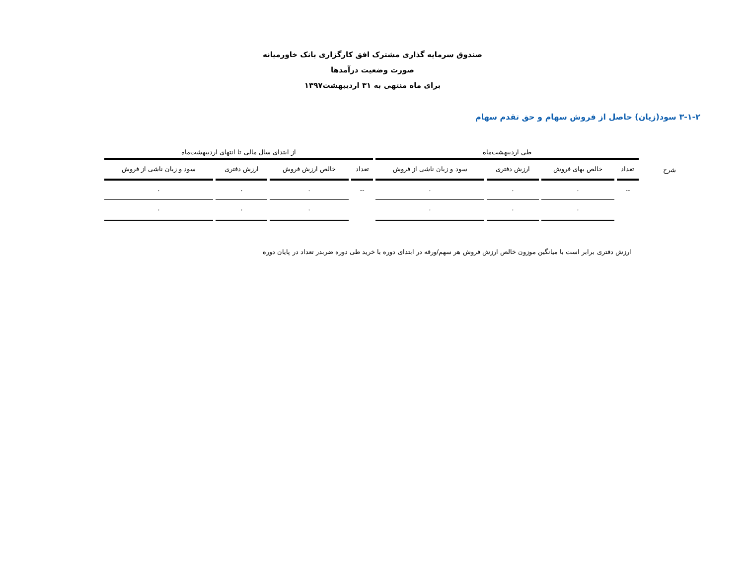صندوق سرمایه گذاری مشترک افق کارگزاری بانک خاورمیانه
صورت وضعیت درآمدها
برای ماه منتهی به ۳۱ اردیبهشت۱۳۹۷
۳-۱-۲ سود(زیان) حاصل از فروش سهام و حق تقدم سهام
| | طی اردیبهشت‌ماه | | | | از ابتدای سال مالی تا انتهای اردیبهشت‌ماه | | | |
| --- | --- | --- | --- | --- | --- | --- | --- | --- |
| شرح | تعداد | خالص بهای فروش | ارزش دفتری | سود و زیان ناشی از فروش | تعداد | خالص ارزش فروش | ارزش دفتری | سود و زیان ناشی از فروش |
| | -- | ۰ | ۰ | ۰ | -- | ۰ | ۰ | ۰ |
| | | ۰ | ۰ | ۰ | | ۰ | ۰ | ۰ |
ارزش دفتری برابر است با میانگین موزون خالص ارزش فروش هر سهم/ورقه در ابتدای دوره با خرید طی دوره ضربدر تعداد در پایان دوره